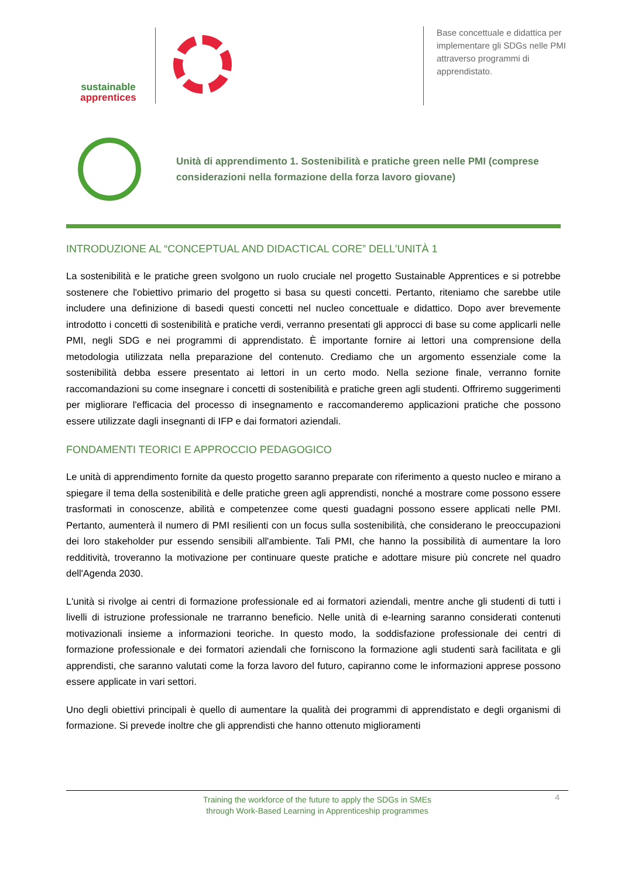sustainable
apprentices
Base concettuale e didattica per implementare gli SDGs nelle PMI attraverso programmi di apprendistato.
Unità di apprendimento 1. Sostenibilità e pratiche green nelle PMI (comprese considerazioni nella formazione della forza lavoro giovane)
INTRODUZIONE AL “CONCEPTUAL AND DIDACTICAL CORE” DELL'UNITÀ 1
La sostenibilità e le pratiche green svolgono un ruolo cruciale nel progetto Sustainable Apprentices e si potrebbe sostenere che l'obiettivo primario del progetto si basa su questi concetti. Pertanto, riteniamo che sarebbe utile includere una definizione di basedi questi concetti nel nucleo concettuale e didattico. Dopo aver brevemente introdotto i concetti di sostenibilità e pratiche verdi, verranno presentati gli approcci di base su come applicarli nelle PMI, negli SDG e nei programmi di apprendistato. È importante fornire ai lettori una comprensione della metodologia utilizzata nella preparazione del contenuto. Crediamo che un argomento essenziale come la sostenibilità debba essere presentato ai lettori in un certo modo. Nella sezione finale, verranno fornite raccomandazioni su come insegnare i concetti di sostenibilità e pratiche green agli studenti. Offriremo suggerimenti per migliorare l'efficacia del processo di insegnamento e raccomanderemo applicazioni pratiche che possono essere utilizzate dagli insegnanti di IFP e dai formatori aziendali.
FONDAMENTI TEORICI E APPROCCIO PEDAGOGICO
Le unità di apprendimento fornite da questo progetto saranno preparate con riferimento a questo nucleo e mirano a spiegare il tema della sostenibilità e delle pratiche green agli apprendisti, nonché a mostrare come possono essere trasformati in conoscenze, abilità e competenzee come questi guadagni possono essere applicati nelle PMI. Pertanto, aumenterà il numero di PMI resilienti con un focus sulla sostenibilità, che considerano le preoccupazioni dei loro stakeholder pur essendo sensibili all'ambiente. Tali PMI, che hanno la possibilità di aumentare la loro redditività, troveranno la motivazione per continuare queste pratiche e adottare misure più concrete nel quadro dell'Agenda 2030.
L'unità si rivolge ai centri di formazione professionale ed ai formatori aziendali, mentre anche gli studenti di tutti i livelli di istruzione professionale ne trarranno beneficio. Nelle unità di e-learning saranno considerati contenuti motivazionali insieme a informazioni teoriche. In questo modo, la soddisfazione professionale dei centri di formazione professionale e dei formatori aziendali che forniscono la formazione agli studenti sarà facilitata e gli apprendisti, che saranno valutati come la forza lavoro del futuro, capiranno come le informazioni apprese possono essere applicate in vari settori.
Uno degli obiettivi principali è quello di aumentare la qualità dei programmi di apprendistato e degli organismi di formazione. Si prevede inoltre che gli apprendisti che hanno ottenuto miglioramenti
Training the workforce of the future to apply the SDGs in SMEs
through Work-Based Learning in Apprenticeship programmes
4